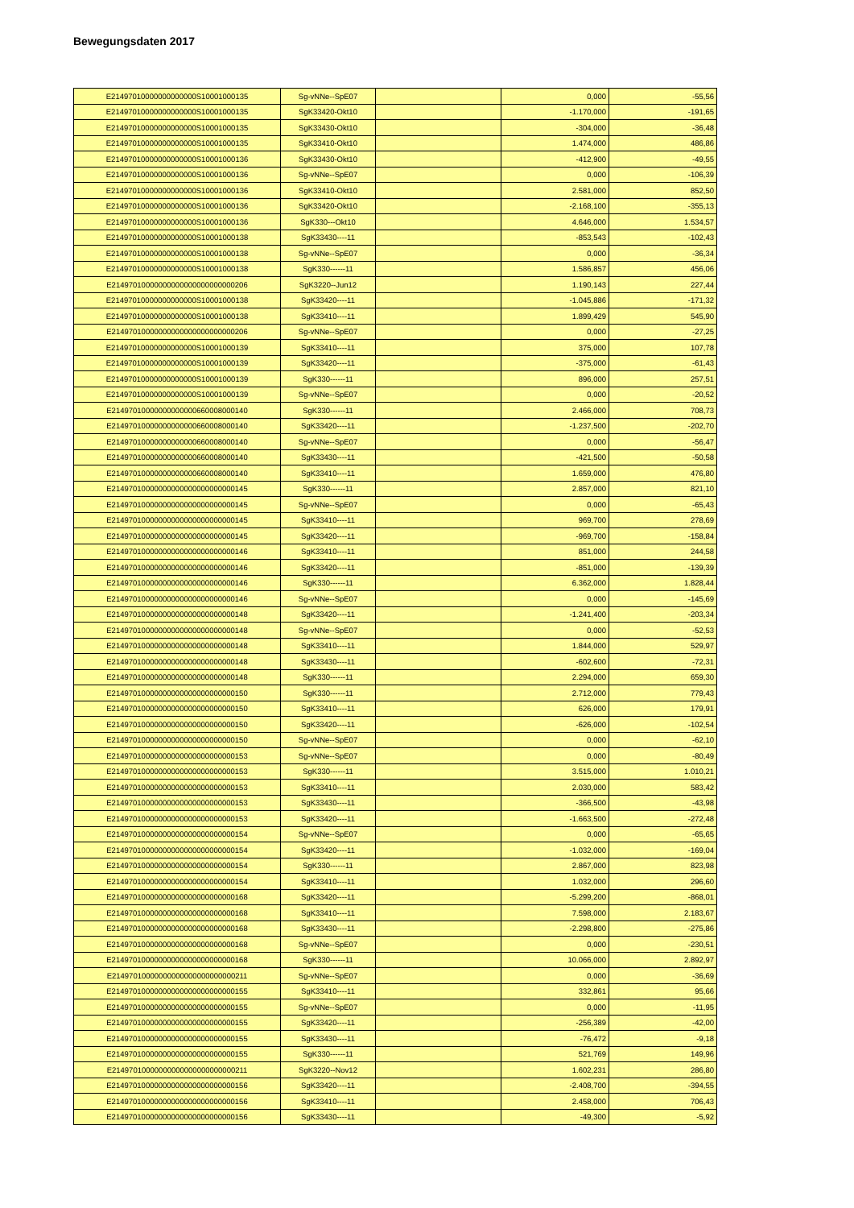Bewegungsdaten 2017
| E21497010000000000000S10001000135 | Sg-vNNe--SpE07 | | 0,000 | -55,56 |
| E21497010000000000000S10001000135 | SgK33420-Okt10 | | -1.170,000 | -191,65 |
| E21497010000000000000S10001000135 | SgK33430-Okt10 | | -304,000 | -36,48 |
| E21497010000000000000S10001000135 | SgK33410-Okt10 | | 1.474,000 | 486,86 |
| E21497010000000000000S10001000136 | SgK33430-Okt10 | | -412,900 | -49,55 |
| E21497010000000000000S10001000136 | Sg-vNNe--SpE07 | | 0,000 | -106,39 |
| E21497010000000000000S10001000136 | SgK33410-Okt10 | | 2.581,000 | 852,50 |
| E21497010000000000000S10001000136 | SgK33420-Okt10 | | -2.168,100 | -355,13 |
| E21497010000000000000S10001000136 | SgK330---Okt10 | | 4.646,000 | 1.534,57 |
| E21497010000000000000S10001000138 | SgK33430----11 | | -853,543 | -102,43 |
| E21497010000000000000S10001000138 | Sg-vNNe--SpE07 | | 0,000 | -36,34 |
| E21497010000000000000S10001000138 | SgK330------11 | | 1.586,857 | 456,06 |
| E21497010000000000000000000000206 | SgK3220--Jun12 | | 1.190,143 | 227,44 |
| E21497010000000000000S10001000138 | SgK33420----11 | | -1.045,886 | -171,32 |
| E21497010000000000000S10001000138 | SgK33410----11 | | 1.899,429 | 545,90 |
| E21497010000000000000000000000206 | Sg-vNNe--SpE07 | | 0,000 | -27,25 |
| E21497010000000000000S10001000139 | SgK33410----11 | | 375,000 | 107,78 |
| E21497010000000000000S10001000139 | SgK33420----11 | | -375,000 | -61,43 |
| E21497010000000000000S10001000139 | SgK330------11 | | 896,000 | 257,51 |
| E21497010000000000000S10001000139 | Sg-vNNe--SpE07 | | 0,000 | -20,52 |
| E21497010000000000000660008000140 | SgK330------11 | | 2.466,000 | 708,73 |
| E21497010000000000000660008000140 | SgK33420----11 | | -1.237,500 | -202,70 |
| E21497010000000000000660008000140 | Sg-vNNe--SpE07 | | 0,000 | -56,47 |
| E21497010000000000000660008000140 | SgK33430----11 | | -421,500 | -50,58 |
| E21497010000000000000660008000140 | SgK33410----11 | | 1.659,000 | 476,80 |
| E21497010000000000000000000000145 | SgK330------11 | | 2.857,000 | 821,10 |
| E21497010000000000000000000000145 | Sg-vNNe--SpE07 | | 0,000 | -65,43 |
| E21497010000000000000000000000145 | SgK33410----11 | | 969,700 | 278,69 |
| E21497010000000000000000000000145 | SgK33420----11 | | -969,700 | -158,84 |
| E21497010000000000000000000000146 | SgK33410----11 | | 851,000 | 244,58 |
| E21497010000000000000000000000146 | SgK33420----11 | | -851,000 | -139,39 |
| E21497010000000000000000000000146 | SgK330------11 | | 6.362,000 | 1.828,44 |
| E21497010000000000000000000000146 | Sg-vNNe--SpE07 | | 0,000 | -145,69 |
| E21497010000000000000000000000148 | SgK33420----11 | | -1.241,400 | -203,34 |
| E21497010000000000000000000000148 | Sg-vNNe--SpE07 | | 0,000 | -52,53 |
| E21497010000000000000000000000148 | SgK33410----11 | | 1.844,000 | 529,97 |
| E21497010000000000000000000000148 | SgK33430----11 | | -602,600 | -72,31 |
| E21497010000000000000000000000148 | SgK330------11 | | 2.294,000 | 659,30 |
| E21497010000000000000000000000150 | SgK330------11 | | 2.712,000 | 779,43 |
| E21497010000000000000000000000150 | SgK33410----11 | | 626,000 | 179,91 |
| E21497010000000000000000000000150 | SgK33420----11 | | -626,000 | -102,54 |
| E21497010000000000000000000000150 | Sg-vNNe--SpE07 | | 0,000 | -62,10 |
| E21497010000000000000000000000153 | Sg-vNNe--SpE07 | | 0,000 | -80,49 |
| E21497010000000000000000000000153 | SgK330------11 | | 3.515,000 | 1.010,21 |
| E21497010000000000000000000000153 | SgK33410----11 | | 2.030,000 | 583,42 |
| E21497010000000000000000000000153 | SgK33430----11 | | -366,500 | -43,98 |
| E21497010000000000000000000000153 | SgK33420----11 | | -1.663,500 | -272,48 |
| E21497010000000000000000000000154 | Sg-vNNe--SpE07 | | 0,000 | -65,65 |
| E21497010000000000000000000000154 | SgK33420----11 | | -1.032,000 | -169,04 |
| E21497010000000000000000000000154 | SgK330------11 | | 2.867,000 | 823,98 |
| E21497010000000000000000000000154 | SgK33410----11 | | 1.032,000 | 296,60 |
| E21497010000000000000000000000168 | SgK33420----11 | | -5.299,200 | -868,01 |
| E21497010000000000000000000000168 | SgK33410----11 | | 7.598,000 | 2.183,67 |
| E21497010000000000000000000000168 | SgK33430----11 | | -2.298,800 | -275,86 |
| E21497010000000000000000000000168 | Sg-vNNe--SpE07 | | 0,000 | -230,51 |
| E21497010000000000000000000000168 | SgK330------11 | | 10.066,000 | 2.892,97 |
| E21497010000000000000000000000211 | Sg-vNNe--SpE07 | | 0,000 | -36,69 |
| E21497010000000000000000000000155 | SgK33410----11 | | 332,861 | 95,66 |
| E21497010000000000000000000000155 | Sg-vNNe--SpE07 | | 0,000 | -11,95 |
| E21497010000000000000000000000155 | SgK33420----11 | | -256,389 | -42,00 |
| E21497010000000000000000000000155 | SgK33430----11 | | -76,472 | -9,18 |
| E21497010000000000000000000000155 | SgK330------11 | | 521,769 | 149,96 |
| E21497010000000000000000000000211 | SgK3220--Nov12 | | 1.602,231 | 286,80 |
| E21497010000000000000000000000156 | SgK33420----11 | | -2.408,700 | -394,55 |
| E21497010000000000000000000000156 | SgK33410----11 | | 2.458,000 | 706,43 |
| E21497010000000000000000000000156 | SgK33430----11 | | -49,300 | -5,92 |